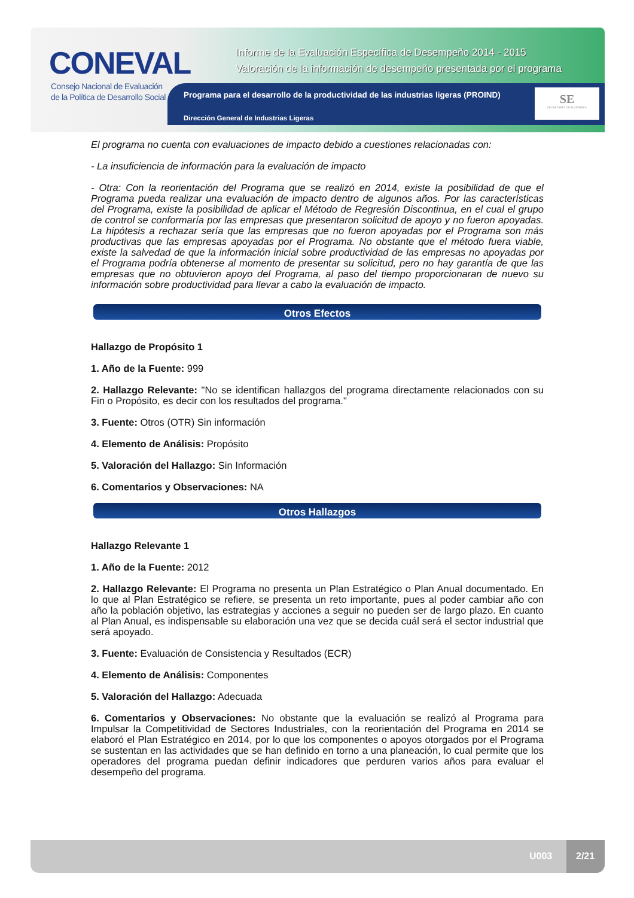CONEVAL
Consejo Nacional de Evaluación
de la Política de Desarrollo Social
Informe de la Evaluación Específica de Desempeño 2014 - 2015
Valoración de la información de desempeño presentada por el programa
Programa para el desarrollo de la productividad de las industrias ligeras (PROIND)
Dirección General de Industrias Ligeras
SE
SECRETARÍA DE ECONOMÍA
El programa no cuenta con evaluaciones de impacto debido a cuestiones relacionadas con:
- La insuficiencia de información para la evaluación de impacto
- Otra: Con la reorientación del Programa que se realizó en 2014, existe la posibilidad de que el Programa pueda realizar una evaluación de impacto dentro de algunos años. Por las características del Programa, existe la posibilidad de aplicar el Método de Regresión Discontinua, en el cual el grupo de control se conformaría por las empresas que presentaron solicitud de apoyo y no fueron apoyadas. La hipótesis a rechazar sería que las empresas que no fueron apoyadas por el Programa son más productivas que las empresas apoyadas por el Programa. No obstante que el método fuera viable, existe la salvedad de que la información inicial sobre productividad de las empresas no apoyadas por el Programa podría obtenerse al momento de presentar su solicitud, pero no hay garantía de que las empresas que no obtuvieron apoyo del Programa, al paso del tiempo proporcionaran de nuevo su información sobre productividad para llevar a cabo la evaluación de impacto.
Otros Efectos
Hallazgo de Propósito 1
1. Año de la Fuente: 999
2. Hallazgo Relevante: "No se identifican hallazgos del programa directamente relacionados con su Fin o Propósito, es decir con los resultados del programa."
3. Fuente: Otros (OTR) Sin información
4. Elemento de Análisis: Propósito
5. Valoración del Hallazgo: Sin Información
6. Comentarios y Observaciones: NA
Otros Hallazgos
Hallazgo Relevante 1
1. Año de la Fuente: 2012
2. Hallazgo Relevante: El Programa no presenta un Plan Estratégico o Plan Anual documentado. En lo que al Plan Estratégico se refiere, se presenta un reto importante, pues al poder cambiar año con año la población objetivo, las estrategias y acciones a seguir no pueden ser de largo plazo. En cuanto al Plan Anual, es indispensable su elaboración una vez que se decida cuál será el sector industrial que será apoyado.
3. Fuente: Evaluación de Consistencia y Resultados (ECR)
4. Elemento de Análisis: Componentes
5. Valoración del Hallazgo: Adecuada
6. Comentarios y Observaciones: No obstante que la evaluación se realizó al Programa para Impulsar la Competitividad de Sectores Industriales, con la reorientación del Programa en 2014 se elaboró el Plan Estratégico en 2014, por lo que los componentes o apoyos otorgados por el Programa se sustentan en las actividades que se han definido en torno a una planeación, lo cual permite que los operadores del programa puedan definir indicadores que perduren varios años para evaluar el desempeño del programa.
U003
2/21